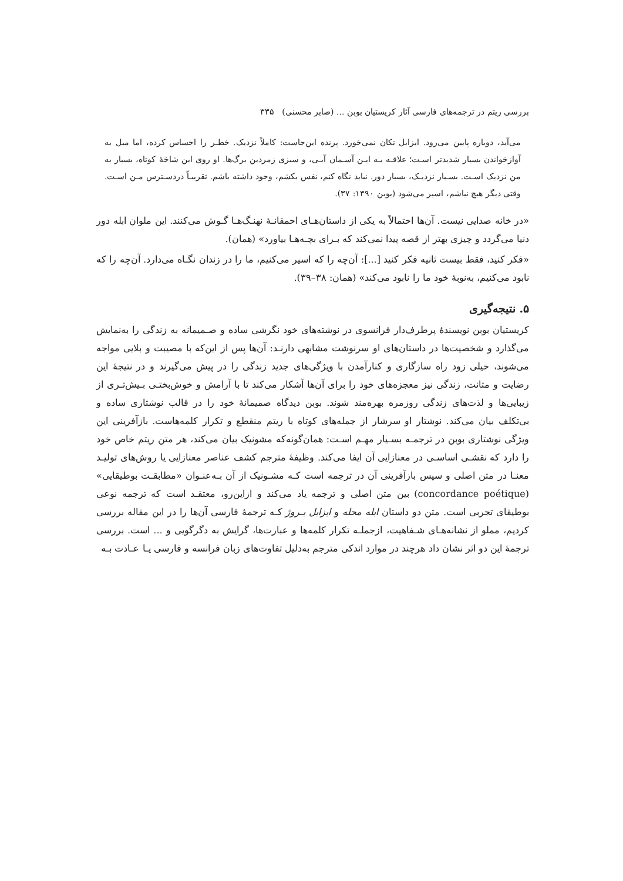بررسی ریتم در ترجمه‌های فارسی آثار کریستیان بوبن ... (صابر محسنی) ۳۳۵
می‌آید، دوباره پایین می‌رود. ایزابل تکان نمی‌خورد. پرنده این‌جاست: کاملاً نزدیک. خطـر را احساس کرده، اما میل به آوازخواندن بسیار شدیدتر اسـت؛ علاقـه بـه ایـن آسـمان آبـی، و سبزی زمردین برگ‌ها. او روی این شاخهٔ کوتاه، بسیار به من نزدیک اسـت. بسـیار نزدیـک، بسیار دور. نباید نگاه کنم، نفس بکشم، وجود داشته باشم. تقریبـاً دردسـترس مـن اسـت. وقتی دیگر هیچ نباشم، اسیر می‌شود (بوبن ۱۳۹۰: ۳۷).
«در خانه صدایی نیست. آن‌ها احتمالاً به یکی از داستان‌هـای احمقانـهٔ نهنـگ‌هـا گـوش می‌کنند. این ملوان ابله دور دنیا می‌گردد و چیزی بهتر از قصه پیدا نمی‌کند که بـرای بچـه‌هـا بیاورد» (همان).
«فکر کنید، فقط بیست ثانیه فکر کنید [...]: آن‌چه را که اسیر می‌کنیم، ما را در زندان نگـاه می‌دارد. آن‌چه را که نابود می‌کنیم، به‌نوبهٔ خود ما را نابود می‌کند» (همان: ۳۸–۳۹).
۵. نتیجه‌گیری
کریستیان بوبن نویسندهٔ پرطرف‌دار فرانسوی در نوشته‌های خود نگرشی ساده و صـمیمانه به زندگی را به‌نمایش می‌گذارد و شخصیت‌ها در داستان‌های او سرنوشت مشابهی دارنـد: آن‌ها پس از این‌که با مصیبت و بلایی مواجه می‌شوند، خیلی زود راه سازگاری و کنارآمدن با ویژگی‌های جدید زندگی را در پیش می‌گیرند و در نتیجهٔ این رضایت و متانت، زندگی نیز معجزه‌های خود را برای آن‌ها آشکار می‌کند تا با آرامش و خوش‌بختـی بـیش‌تـری از زیبایی‌ها و لذت‌های زندگی روزمره بهره‌مند شوند. بوبن دیدگاه صمیمانهٔ خود را در قالب نوشتاری ساده و بی‌تکلف بیان می‌کند. نوشتار او سرشار از جمله‌های کوتاه با ریتم منقطع و تکرار کلمه‌هاست. بازآفرینی این ویژگی نوشتاری بوبن در ترجمـه بسـیار مهـم اسـت: همان‌گونه‌که مشونیک بیان می‌کند، هر متن ریتم خاص خود را دارد که نقشـی اساسـی در معنازایی آن ایفا می‌کند. وظیفهٔ مترجم کشف عناصر معنازایی یا روش‌های تولیـد معنـا در متن اصلی و سپس بازآفرینی آن در ترجمه است کـه مشـونیک از آن بـه‌عنـوان «مطابقـت بوطیقایی» (concordance poétique) بین متن اصلی و ترجمه یاد می‌کند و ازاین‌رو، معتقـد است که ترجمه نوعی بوطیقای تجربی است. متن دو داستان ابله محله و ایزابل بـروژ کـه ترجمهٔ فارسی آن‌ها را در این مقاله بررسی کردیم، مملو از نشانه‌هـای شـفاهیت، ازجملـه تکرار کلمه‌ها و عبارت‌ها، گرایش به دگرگویی و ... است. بررسی ترجمهٔ این دو اثر نشان داد هرچند در موارد اندکی مترجم به‌دلیل تفاوت‌های زبان فرانسه و فارسی یـا عـادت بـه